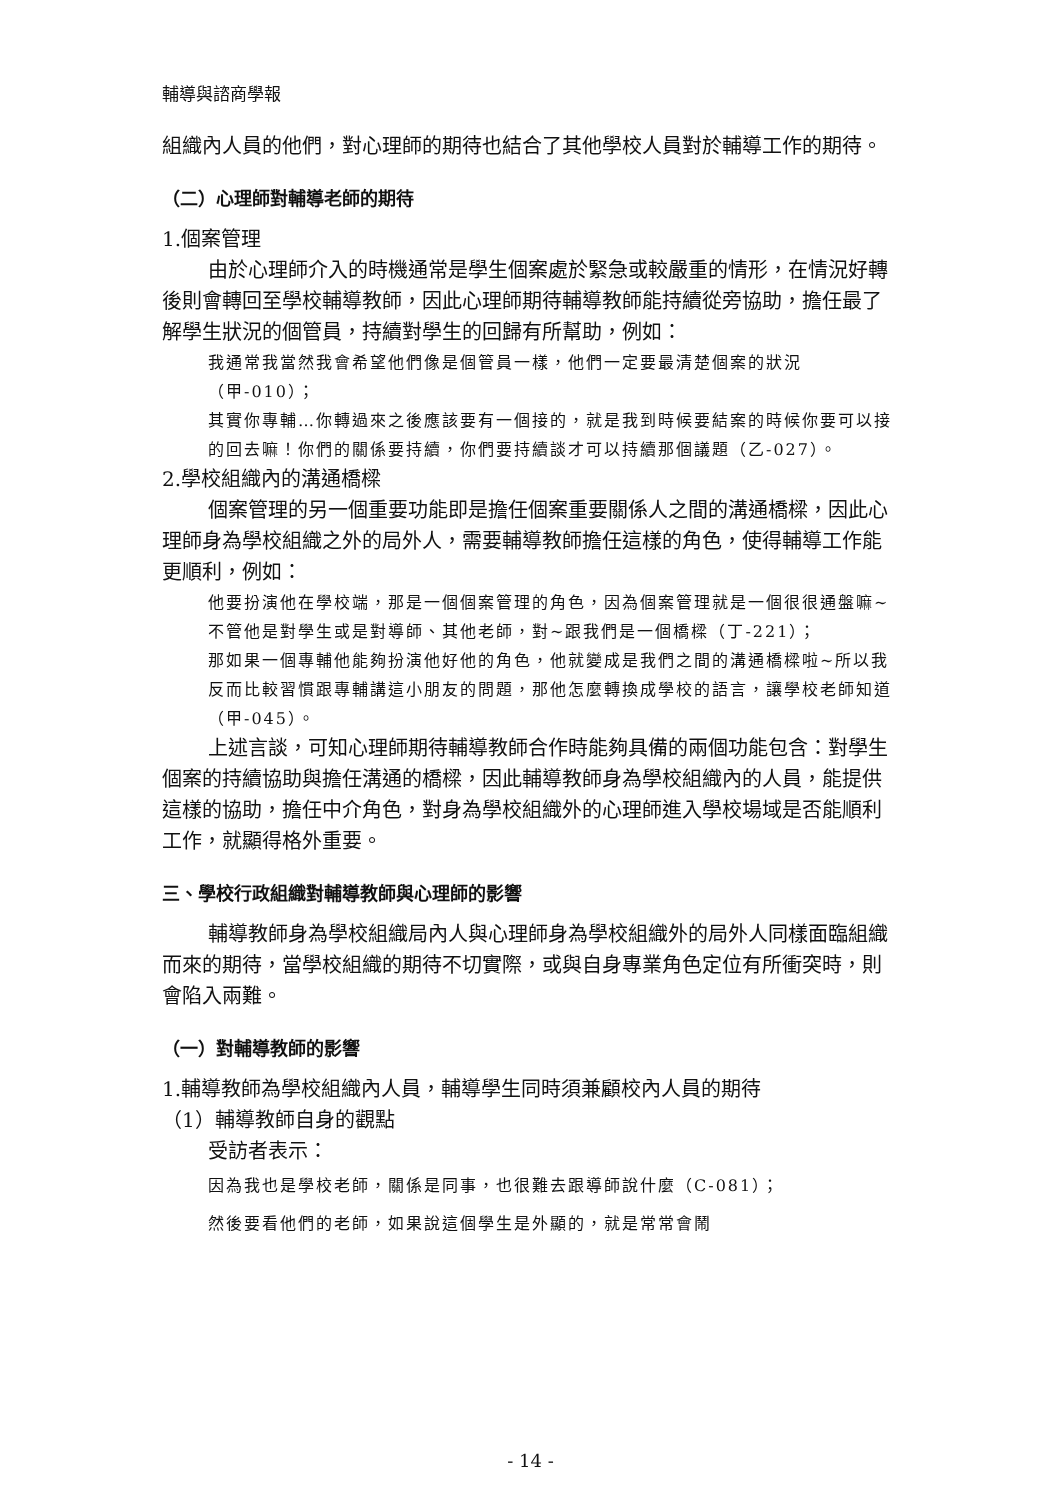輔導與諮商學報
組織內人員的他們，對心理師的期待也結合了其他學校人員對於輔導工作的期待。
（二）心理師對輔導老師的期待
1.個案管理
由於心理師介入的時機通常是學生個案處於緊急或較嚴重的情形，在情況好轉後則會轉回至學校輔導教師，因此心理師期待輔導教師能持續從旁協助，擔任最了解學生狀況的個管員，持續對學生的回歸有所幫助，例如：
我通常我當然我會希望他們像是個管員一樣，他們一定要最清楚個案的狀況（甲-010）；
其實你專輔…你轉過來之後應該要有一個接的，就是我到時候要結案的時候你要可以接的回去嘛！你們的關係要持續，你們要持續談才可以持續那個議題（乙-027）。
2.學校組織內的溝通橋樑
個案管理的另一個重要功能即是擔任個案重要關係人之間的溝通橋樑，因此心理師身為學校組織之外的局外人，需要輔導教師擔任這樣的角色，使得輔導工作能更順利，例如：
他要扮演他在學校端，那是一個個案管理的角色，因為個案管理就是一個很很通盤嘛~不管他是對學生或是對導師、其他老師，對~跟我們是一個橋樑（丁-221）；
那如果一個專輔他能夠扮演他好他的角色，他就變成是我們之間的溝通橋樑啦~所以我反而比較習慣跟專輔講這小朋友的問題，那他怎麼轉換成學校的語言，讓學校老師知道（甲-045）。
上述言談，可知心理師期待輔導教師合作時能夠具備的兩個功能包含：對學生個案的持續協助與擔任溝通的橋樑，因此輔導教師身為學校組織內的人員，能提供這樣的協助，擔任中介角色，對身為學校組織外的心理師進入學校場域是否能順利工作，就顯得格外重要。
三、學校行政組織對輔導教師與心理師的影響
輔導教師身為學校組織局內人與心理師身為學校組織外的局外人同樣面臨組織而來的期待，當學校組織的期待不切實際，或與自身專業角色定位有所衝突時，則會陷入兩難。
（一）對輔導教師的影響
1.輔導教師為學校組織內人員，輔導學生同時須兼顧校內人員的期待
（1）輔導教師自身的觀點
受訪者表示：
因為我也是學校老師，關係是同事，也很難去跟導師說什麼（C-081）；
然後要看他們的老師，如果說這個學生是外顯的，就是常常會鬧
- 14 -